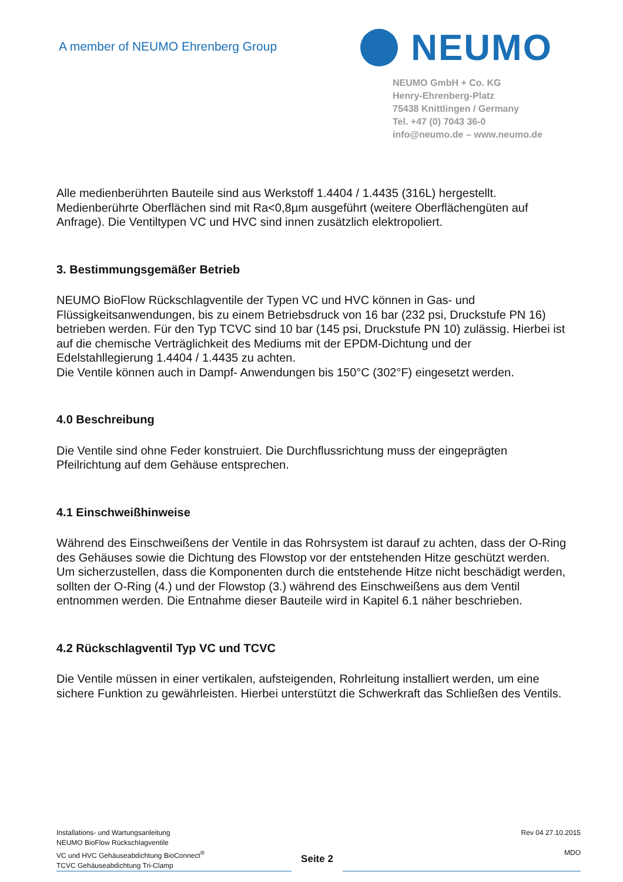A member of NEUMO Ehrenberg Group
NEUMO
NEUMO GmbH + Co. KG
Henry-Ehrenberg-Platz
75438 Knittlingen / Germany
Tel. +47 (0) 7043 36-0
info@neumo.de – www.neumo.de
Alle medienberührten Bauteile sind aus Werkstoff 1.4404 / 1.4435 (316L) hergestellt. Medienberührte Oberflächen sind mit Ra<0,8µm ausgeführt (weitere Oberflächengüten auf Anfrage). Die Ventiltypen VC und HVC sind innen zusätzlich elektropoliert.
3. Bestimmungsgemäßer Betrieb
NEUMO BioFlow Rückschlagventile der Typen VC und HVC können in Gas- und Flüssigkeitsanwendungen, bis zu einem Betriebsdruck von 16 bar (232 psi, Druckstufe PN 16) betrieben werden. Für den Typ TCVC sind 10 bar (145 psi, Druckstufe PN 10) zulässig. Hierbei ist auf die chemische Verträglichkeit des Mediums mit der EPDM-Dichtung und der Edelstahllegierung 1.4404 / 1.4435 zu achten.
Die Ventile können auch in Dampf- Anwendungen bis 150°C (302°F) eingesetzt werden.
4.0 Beschreibung
Die Ventile sind ohne Feder konstruiert. Die Durchflussrichtung muss der eingeprägten Pfeilrichtung auf dem Gehäuse entsprechen.
4.1 Einschweißhinweise
Während des Einschweißens der Ventile in das Rohrsystem ist darauf zu achten, dass der O-Ring des Gehäuses sowie die Dichtung des Flowstop vor der entstehenden Hitze geschützt werden.
Um sicherzustellen, dass die Komponenten durch die entstehende Hitze nicht beschädigt werden, sollten der O-Ring (4.) und der Flowstop (3.) während des Einschweißens aus dem Ventil entnommen werden. Die Entnahme dieser Bauteile wird in Kapitel 6.1 näher beschrieben.
4.2 Rückschlagventil Typ VC und TCVC
Die Ventile müssen in einer vertikalen, aufsteigenden, Rohrleitung installiert werden, um eine sichere Funktion zu gewährleisten. Hierbei unterstützt die Schwerkraft das Schließen des Ventils.
Installations- und Wartungsanleitung
NEUMO BioFlow Rückschlagventile
VC und HVC Gehäuseabdichtung BioConnect<sup>®</sup>
TCVC Gehäuseabdichtung Tri-Clamp
Seite 2
Rev 04 27.10.2015
MDO